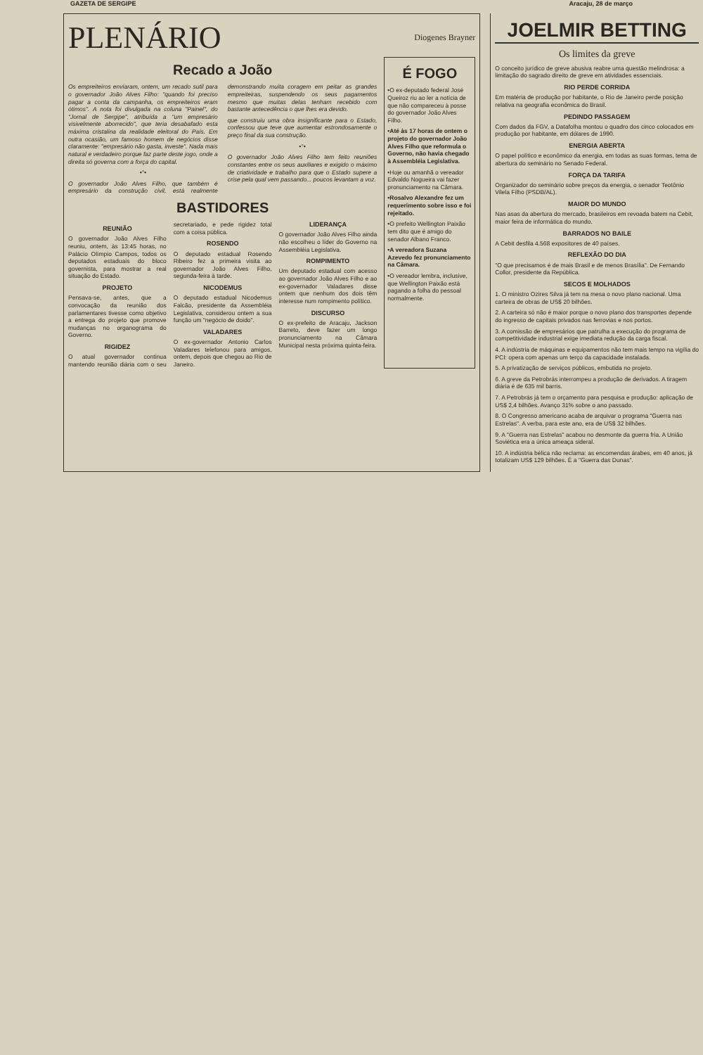GAZETA DE SERGIPE Aracaju, 28 de março
PLENÁRIO
Diogenes Brayner
Recado a João
Os empreiteiros enviaram, ontem, um recado sutil para o governador João Alves Filho: "quando foi preciso pagar a conta da campanha, os empreiteiros eram ótimos". A nota foi divulgada na coluna "Painel", do "Jornal de Sergipe", atribuída a "um empresário visivelmente aborrecido", que teria desabafado esta máxima cristalina da realidade eleitoral do País. Em outra ocasião, um famoso homem de negócios disse claramente: "empresário não gasta, investe". Nada mais natural e verdadeiro porque faz parte deste jogo, onde a direita só governa com a força do capital.
•°•
O governador João Alves Filho, que também é empresário da construção civil, está realmente demonstrando muita coragem em peitar as grandes empreiteiras, suspendendo os seus pagamentos mesmo que muitas delas tenham recebido com bastante antecedência o que lhes era devido.
que construiu uma obra insignificante para o Estado, confessou que teve que aumentar estrondosamente o preço final da sua construção.
•°•
O governador João Alves Filho tem feito reuniões constantes entre os seus auxiliares e exigido o máximo de criatividade e trabalho para que o Estado supere a crise pela qual vem passando... poucos levantam a voz.
BASTIDORES
REUNIÃO
O governador João Alves Filho reuniu, ontem, às 13:45 horas, no Palácio Olímpio Campos, todos os deputados estaduais do bloco governista, para mostrar a real situação do Estado.
PROJETO
Pensava-se, antes, que a convocação da reunião dos parlamentares tivesse como objetivo a entrega do projeto que promove mudanças no organograma do Governo.
RIGIDEZ
O atual governador continua mantendo reunião diária com o seu secretariado, e pede rigidez total com a coisa pública.
ROSENDO
O deputado estadual Rosendo Ribeiro fez a primeira visita ao governador João Alves Filho, segunda-feira à tarde.
NICODEMUS
O deputado estadual Nicodemus Falcão, presidente da Assembléia Legislativa, considerou ontem a sua função um "negócio de doido".
VALADARES
O ex-governador Antonio Carlos Valadares telefonou para amigos, ontem, depois que chegou ao Rio de Janeiro.
LIDERANÇA
O governador João Alves Filho ainda não escolheu o líder do Governo na Assembléia Legislativa.
ROMPIMENTO
Um deputado estadual com acesso ao governador João Alves Filho e ao ex-governador Valadares disse ontem que nenhum dos dois têm interesse num rompimento político.
DISCURSO
O ex-prefeito de Aracaju, Jackson Barreto, deve fazer um longo pronunciamento na Câmara Municipal nesta próxima quinta-feira.
É FOGO
•O ex-deputado federal José Queiroz riu ao ler a notícia de que não compareceu à posse do governador João Alves Filho.
•Até às 17 horas de ontem o projeto do governador João Alves Filho que reformula o Governo, não havia chegado à Assembléia Legislativa.
•Hoje ou amanhã o vereador Edvaldo Nogueira vai fazer pronunciamento na Câmara.
•Rosalvo Alexandre fez um requerimento sobre isso e foi rejeitado.
•O prefeito Wellington Paixão tem dito que é amigo do senador Albano Franco.
•A vereadora Suzana Azevedo fez pronunciamento na Câmara.
•O vereador lembra, inclusive, que Wellington Paixão está pagando a folha do pessoal normalmente.
JOELMIR BETTING
Os limites da greve
O conceito jurídico de greve abusiva reabre uma questão melindrosa: a limitação do sagrado direito de greve em atividades essenciais.
RIO PERDE CORRIDA
Em matéria de produção por habitante, o Rio de Janeiro perde posição relativa na geografia econômica do Brasil.
PEDINDO PASSAGEM
Com dados da FGV, a Datafolha montou o quadro dos cinco colocados em produção por habitante, em dólares de 1990.
ENERGIA ABERTA
O papel político e econômico da energia, em todas as suas formas, tema de abertura do seminário no Senado Federal.
FORÇA DA TARIFA
Organizador do seminário sobre preços da energia, o senador Teotônio Vilela Filho (PSDB/AL).
MAIOR DO MUNDO
Nas asas da abertura do mercado, brasileiros em revoada batem na Cebit, maior feira de informática do mundo.
BARRADOS NO BAILE
A Cebit desfila 4.568 expositores de 40 países.
REFLEXÃO DO DIA
"O que precisamos é de mais Brasil e de menos Brasília". De Fernando Collor, presidente da República.
SECOS E MOLHADOS
1. O ministro Ozires Silva já tem na mesa o novo plano nacional. Uma carteira de obras de US$ 20 bilhões.
2. A carteira só não é maior porque o novo plano dos transportes depende do ingresso de capitais privados nas ferrovias e nos portos.
3. A comissão de empresários que patrulha a execução do programa de competitividade industrial exige imediata redução da carga fiscal.
4. A indústria de máquinas e equipamentos não tem mais tempo na vigília do PCI: opera com apenas um terço da capacidade instalada.
5. A privatização de serviços públicos, embutida no projeto.
6. A greve da Petrobrás interrompeu a produção de derivados. A tiragem diária é de 635 mil barris.
7. A Petrobrás já tem o orçamento para pesquisa e produção: aplicação de US$ 2,4 bilhões. Avanço 31% sobre o ano passado.
8. O Congresso americano acaba de arquivar o programa "Guerra nas Estrelas". A verba, para este ano, era de US$ 32 bilhões.
9. A "Guerra nas Estrelas" acabou no desmonte da guerra fria. A União Soviética era a única ameaça sideral.
10. A indústria bélica não reclama: as encomendas árabes, em 40 anos, já totalizam US$ 129 bilhões. É a "Guerra das Dunas".